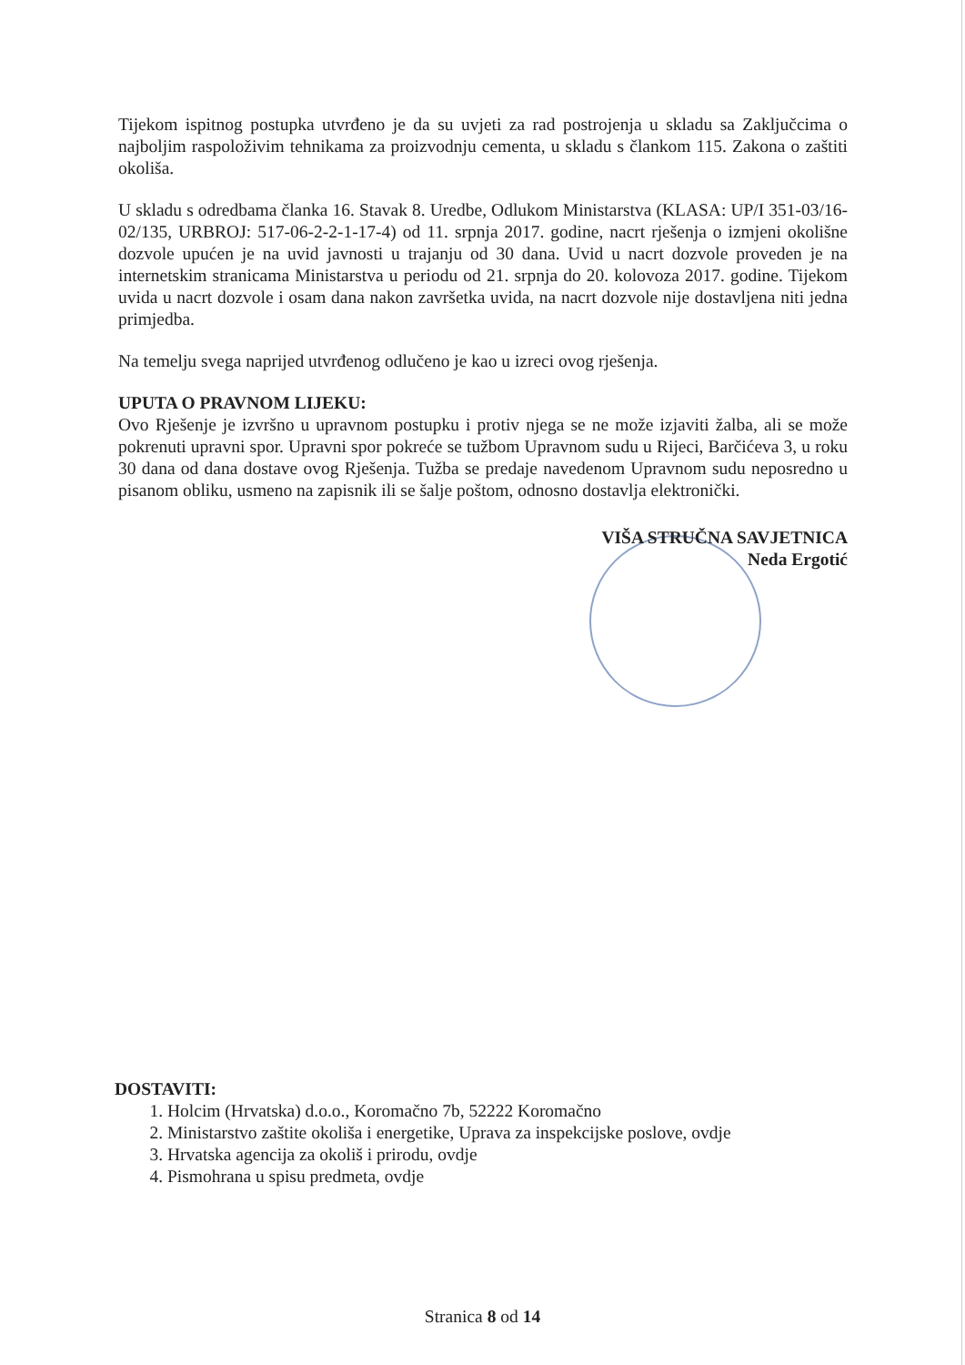Tijekom ispitnog postupka utvrđeno je da su uvjeti za rad postrojenja u skladu sa Zaključcima o najboljim raspoloživim tehnikama za proizvodnju cementa, u skladu s člankom 115. Zakona o zaštiti okoliša.
U skladu s odredbama članka 16. Stavak 8. Uredbe, Odlukom Ministarstva (KLASA: UP/I 351-03/16-02/135, URBROJ: 517-06-2-2-1-17-4) od 11. srpnja 2017. godine, nacrt rješenja o izmjeni okolišne dozvole upućen je na uvid javnosti u trajanju od 30 dana. Uvid u nacrt dozvole proveden je na internetskim stranicama Ministarstva u periodu od 21. srpnja do 20. kolovoza 2017. godine. Tijekom uvida u nacrt dozvole i osam dana nakon završetka uvida, na nacrt dozvole nije dostavljena niti jedna primjedba.
Na temelju svega naprijed utvrđenog odlučeno je kao u izreci ovog rješenja.
UPUTA O PRAVNOM LIJEKU:
Ovo Rješenje je izvršno u upravnom postupku i protiv njega se ne može izjaviti žalba, ali se može pokrenuti upravni spor. Upravni spor pokreće se tužbom Upravnom sudu u Rijeci, Barčićeva 3, u roku 30 dana od dana dostave ovog Rješenja. Tužba se predaje navedenom Upravnom sudu neposredno u pisanom obliku, usmeno na zapisnik ili se šalje poštom, odnosno dostavlja elektronički.
VIŠA STRUČNA SAVJETNICA
Neda Ergotić
DOSTAVITI:
1. Holcim (Hrvatska) d.o.o., Koromačno 7b, 52222 Koromačno
2. Ministarstvo zaštite okoliša i energetike, Uprava za inspekcijske poslove, ovdje
3. Hrvatska agencija za okoliš i prirodu, ovdje
4. Pismohrana u spisu predmeta, ovdje
Stranica 8 od 14